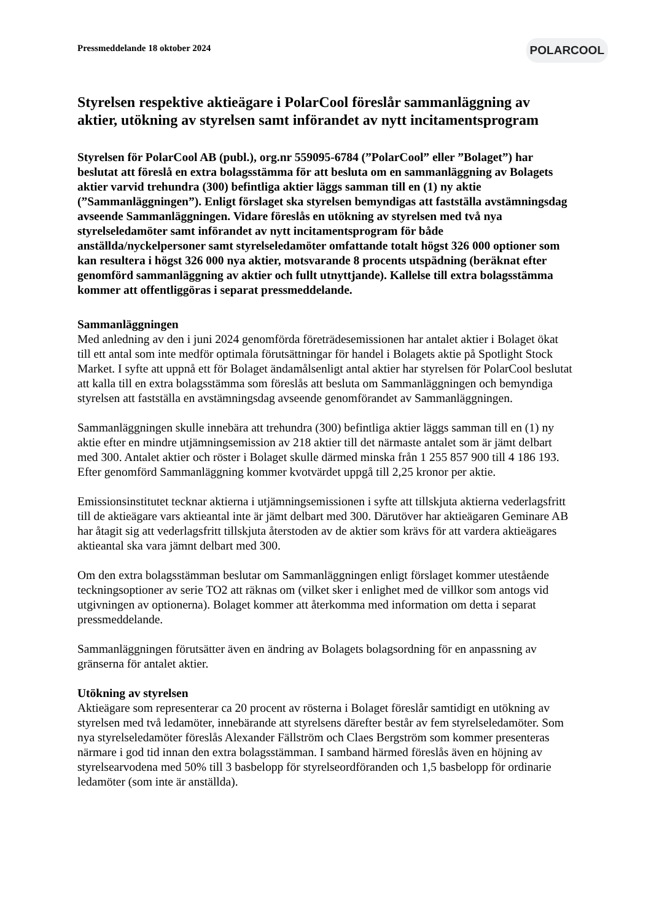Pressmeddelande 18 oktober 2024
POLARCOOL
Styrelsen respektive aktieägare i PolarCool föreslår sammanläggning av aktier, utökning av styrelsen samt införandet av nytt incitamentsprogram
Styrelsen för PolarCool AB (publ.), org.nr 559095-6784 (”PolarCool” eller ”Bolaget”) har beslutat att föreslå en extra bolagsstämma för att besluta om en sammanläggning av Bolagets aktier varvid trehundra (300) befintliga aktier läggs samman till en (1) ny aktie (”Sammanläggningen”). Enligt förslaget ska styrelsen bemyndigas att fastställa avstämningsdag avseende Sammanläggningen. Vidare föreslås en utökning av styrelsen med två nya styrelseledamöter samt införandet av nytt incitamentsprogram för både anställda/nyckelpersoner samt styrelseledamöter omfattande totalt högst 326 000 optioner som kan resultera i högst 326 000 nya aktier, motsvarande 8 procents utspädning (beräknat efter genomförd sammanläggning av aktier och fullt utnyttjande). Kallelse till extra bolagsstämma kommer att offentliggöras i separat pressmeddelande.
Sammanläggningen
Med anledning av den i juni 2024 genomförda företrädesemissionen har antalet aktier i Bolaget ökat till ett antal som inte medför optimala förutsättningar för handel i Bolagets aktie på Spotlight Stock Market. I syfte att uppnå ett för Bolaget ändamålsenligt antal aktier har styrelsen för PolarCool beslutat att kalla till en extra bolagsstämma som föreslås att besluta om Sammanläggningen och bemyndiga styrelsen att fastställa en avstämningsdag avseende genomförandet av Sammanläggningen.
Sammanläggningen skulle innebära att trehundra (300) befintliga aktier läggs samman till en (1) ny aktie efter en mindre utjämningsemission av 218 aktier till det närmaste antalet som är jämt delbart med 300. Antalet aktier och röster i Bolaget skulle därmed minska från 1 255 857 900 till 4 186 193. Efter genomförd Sammanläggning kommer kvotvärdet uppgå till 2,25 kronor per aktie.
Emissionsinstitutet tecknar aktierna i utjämningsemissionen i syfte att tillskjuta aktierna vederlagsfritt till de aktieägare vars aktieantal inte är jämt delbart med 300. Därutöver har aktieägaren Geminare AB har åtagit sig att vederlagsfritt tillskjuta återstoden av de aktier som krävs för att vardera aktieägares aktieantal ska vara jämnt delbart med 300.
Om den extra bolagsstämman beslutar om Sammanläggningen enligt förslaget kommer utestående teckningsoptioner av serie TO2 att räknas om (vilket sker i enlighet med de villkor som antogs vid utgivningen av optionerna). Bolaget kommer att återkomma med information om detta i separat pressmeddelande.
Sammanläggningen förutsätter även en ändring av Bolagets bolagsordning för en anpassning av gränserna för antalet aktier.
Utökning av styrelsen
Aktieägare som representerar ca 20 procent av rösterna i Bolaget föreslår samtidigt en utökning av styrelsen med två ledamöter, innebärande att styrelsens därefter består av fem styrelseledamöter. Som nya styrelseledamöter föreslås Alexander Fällström och Claes Bergström som kommer presenteras närmare i god tid innan den extra bolagsstämman. I samband härmed föreslås även en höjning av styrelsearvodena med 50% till 3 basbelopp för styrelseordföranden och 1,5 basbelopp för ordinarie ledamöter (som inte är anställda).